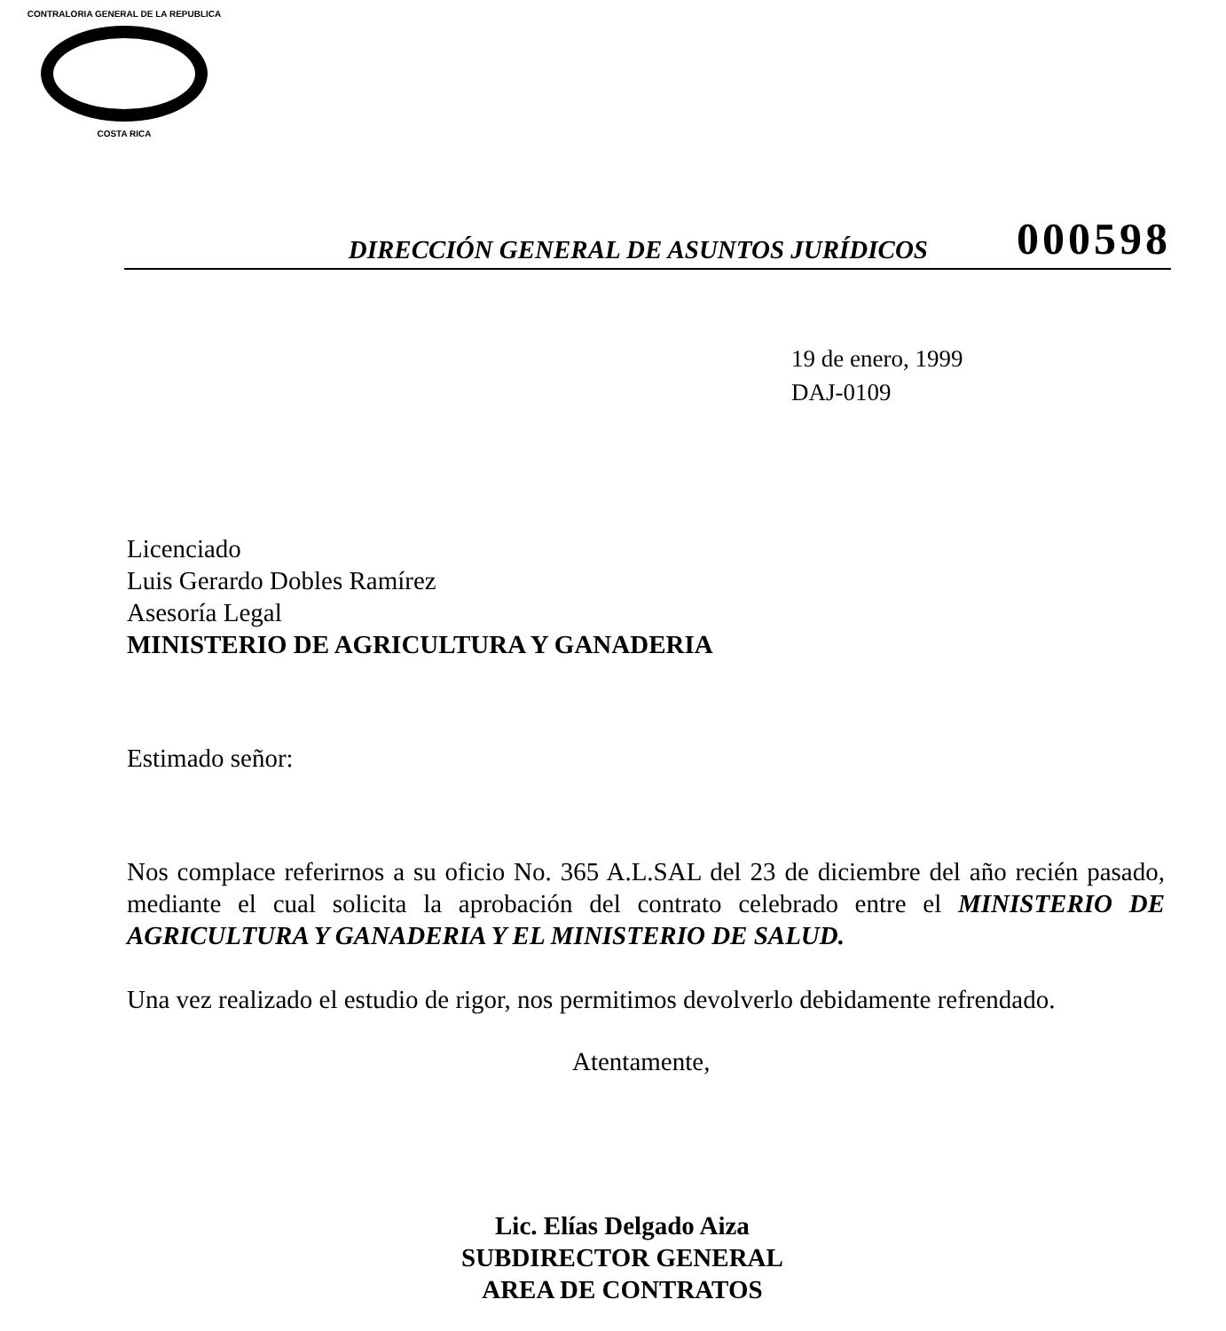CONTRALORIA GENERAL DE LA REPUBLICA
COSTA RICA
DIRECCIÓN GENERAL DE ASUNTOS JURÍDICOS 000598
19 de enero, 1999
DAJ-0109
Licenciado
Luis Gerardo Dobles Ramírez
Asesoría Legal
MINISTERIO DE AGRICULTURA Y GANADERIA
Estimado señor:
Nos complace referirnos a su oficio No. 365 A.L.SAL del 23 de diciembre del año recién pasado, mediante el cual solicita la aprobación del contrato celebrado entre el MINISTERIO DE AGRICULTURA Y GANADERIA Y EL MINISTERIO DE SALUD.
Una vez realizado el estudio de rigor, nos permitimos devolverlo debidamente refrendado.
Atentamente,
Lic. Elías Delgado Aiza
SUBDIRECTOR GENERAL
AREA DE CONTRATOS